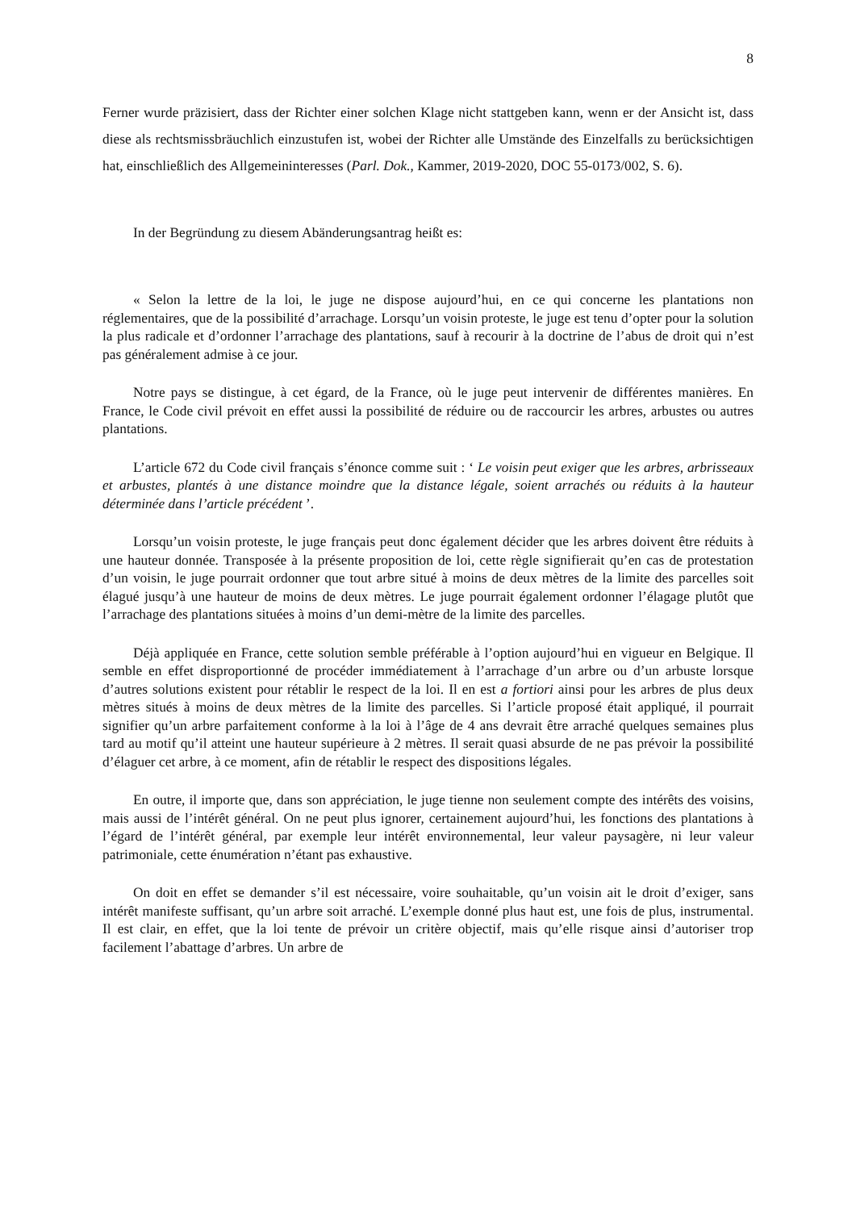8
Ferner wurde präzisiert, dass der Richter einer solchen Klage nicht stattgeben kann, wenn er der Ansicht ist, dass diese als rechtsmissbräuchlich einzustufen ist, wobei der Richter alle Umstände des Einzelfalls zu berücksichtigen hat, einschließlich des Allgemeininteresses (Parl. Dok., Kammer, 2019-2020, DOC 55-0173/002, S. 6).
In der Begründung zu diesem Abänderungsantrag heißt es:
« Selon la lettre de la loi, le juge ne dispose aujourd’hui, en ce qui concerne les plantations non réglementaires, que de la possibilité d’arrachage. Lorsqu’un voisin proteste, le juge est tenu d’opter pour la solution la plus radicale et d’ordonner l’arrachage des plantations, sauf à recourir à la doctrine de l’abus de droit qui n’est pas généralement admise à ce jour.
Notre pays se distingue, à cet égard, de la France, où le juge peut intervenir de différentes manières. En France, le Code civil prévoit en effet aussi la possibilité de réduire ou de raccourcir les arbres, arbustes ou autres plantations.
L’article 672 du Code civil français s’énonce comme suit : ‘ Le voisin peut exiger que les arbres, arbrisseaux et arbustes, plantés à une distance moindre que la distance légale, soient arrachés ou réduits à la hauteur déterminée dans l’article précédent ’.
Lorsqu’un voisin proteste, le juge français peut donc également décider que les arbres doivent être réduits à une hauteur donnée. Transposée à la présente proposition de loi, cette règle signifierait qu’en cas de protestation d’un voisin, le juge pourrait ordonner que tout arbre situé à moins de deux mètres de la limite des parcelles soit élagué jusqu’à une hauteur de moins de deux mètres. Le juge pourrait également ordonner l’élagage plutôt que l’arrachage des plantations situées à moins d’un demi-mètre de la limite des parcelles.
Déjà appliquée en France, cette solution semble préférable à l’option aujourd’hui en vigueur en Belgique. Il semble en effet disproportionné de procéder immédiatement à l’arrachage d’un arbre ou d’un arbuste lorsque d’autres solutions existent pour rétablir le respect de la loi. Il en est a fortiori ainsi pour les arbres de plus deux mètres situés à moins de deux mètres de la limite des parcelles. Si l’article proposé était appliqué, il pourrait signifier qu’un arbre parfaitement conforme à la loi à l’âge de 4 ans devrait être arraché quelques semaines plus tard au motif qu’il atteint une hauteur supérieure à 2 mètres. Il serait quasi absurde de ne pas prévoir la possibilité d’élaguer cet arbre, à ce moment, afin de rétablir le respect des dispositions légales.
En outre, il importe que, dans son appréciation, le juge tienne non seulement compte des intérêts des voisins, mais aussi de l’intérêt général. On ne peut plus ignorer, certainement aujourd’hui, les fonctions des plantations à l’égard de l’intérêt général, par exemple leur intérêt environnemental, leur valeur paysagère, ni leur valeur patrimoniale, cette énumération n’étant pas exhaustive.
On doit en effet se demander s’il est nécessaire, voire souhaitable, qu’un voisin ait le droit d’exiger, sans intérêt manifeste suffisant, qu’un arbre soit arraché. L’exemple donné plus haut est, une fois de plus, instrumental. Il est clair, en effet, que la loi tente de prévoir un critère objectif, mais qu’elle risque ainsi d’autoriser trop facilement l’abattage d’arbres. Un arbre de